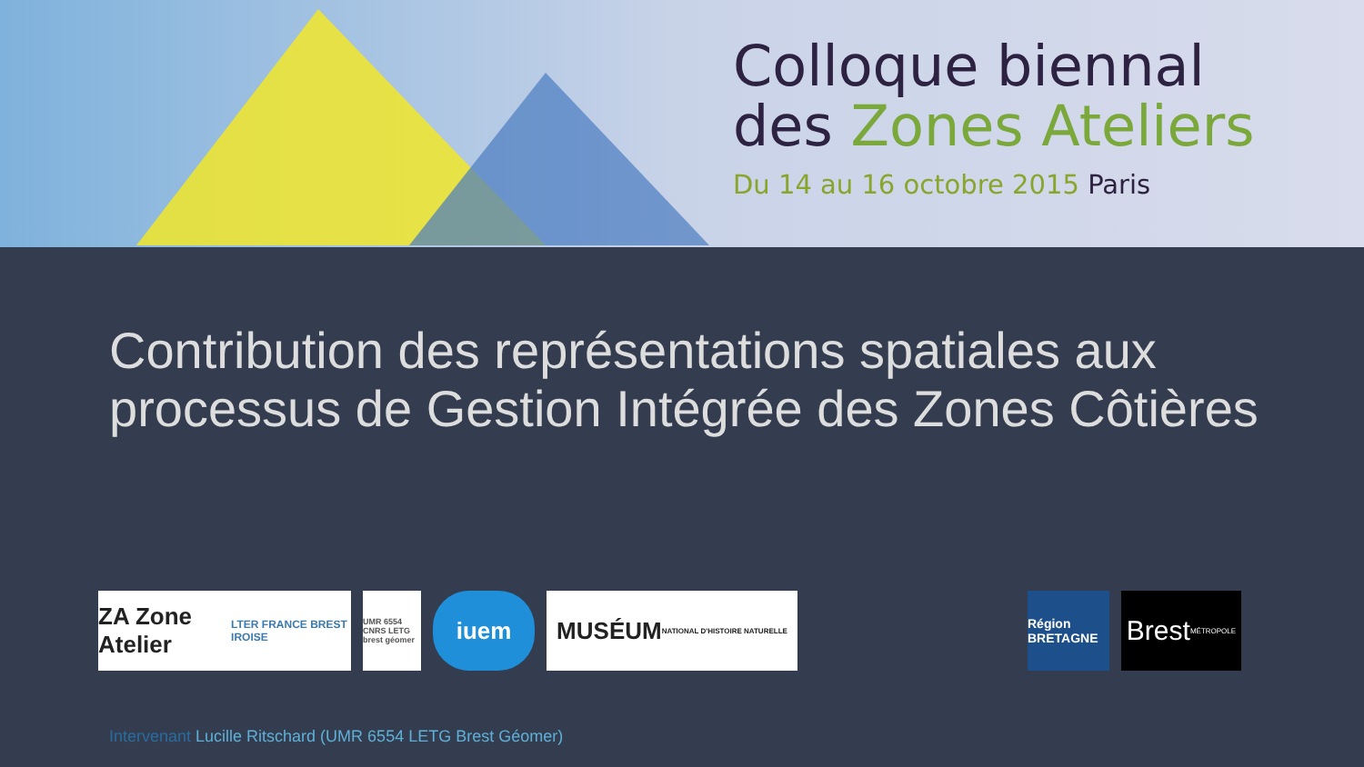Colloque biennal
des Zones Ateliers
Du 14 au 16 octobre 2015 Paris
Contribution des représentations spatiales aux processus de Gestion Intégrée des Zones Côtières
ZA Zone Atelier
LTER FRANCE BREST IROISE
UMR 6554 CNRS LETG brest géomer
iuem
MUSÉUM
NATIONAL D'HISTOIRE NATURELLE
Région BRETAGNE
Brest
MÉTROPOLE
Intervenant Lucille Ritschard (UMR 6554 LETG Brest Géomer)